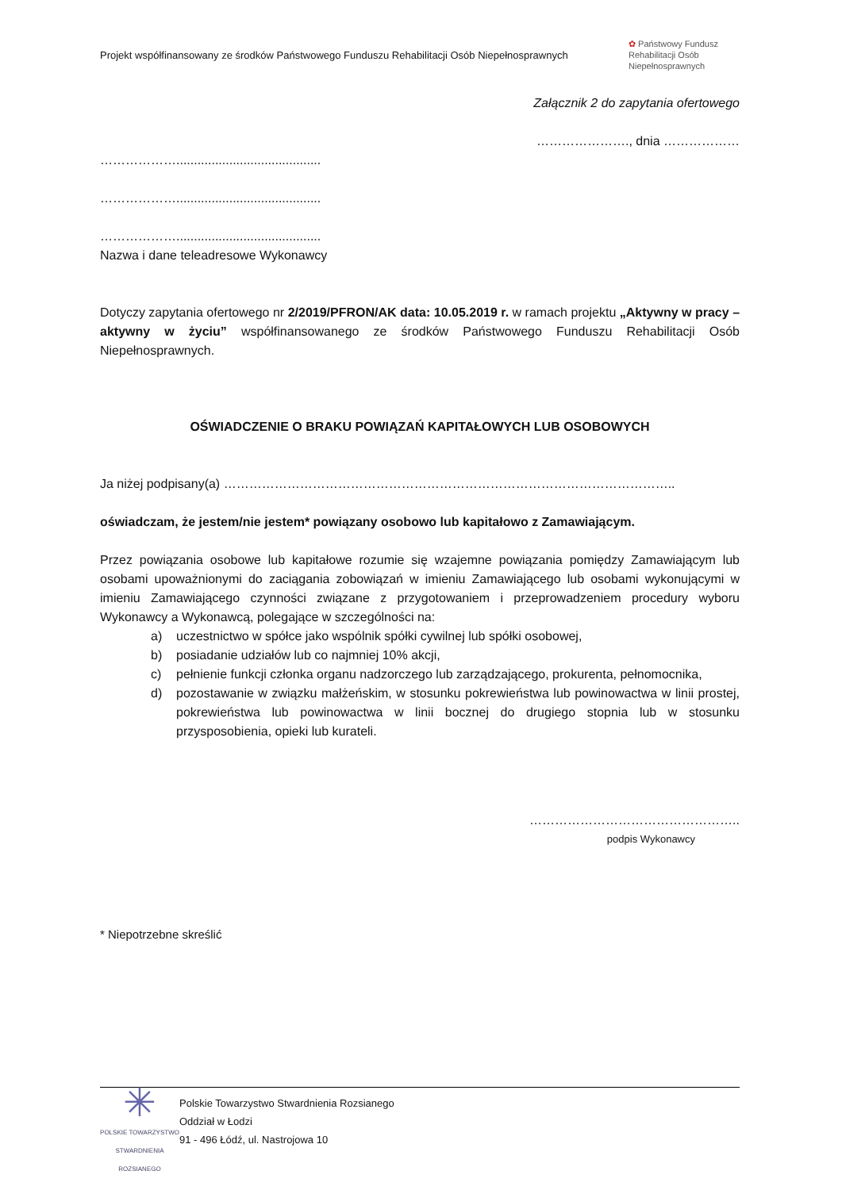Projekt współfinansowany ze środków Państwowego Funduszu Rehabilitacji Osób Niepełnosprawnych
✿ Państwowy Fundusz Rehabilitacji Osób Niepełnosprawnych
Załącznik 2 do zapytania ofertowego
…………………., dnia ………………
……………….........................................
……………….........................................
……………….........................................
Nazwa i dane teleadresowe Wykonawcy
Dotyczy zapytania ofertowego nr 2/2019/PFRON/AK data: 10.05.2019 r. w ramach projektu „Aktywny w pracy – aktywny w życiu” współfinansowanego ze środków Państwowego Funduszu Rehabilitacji Osób Niepełnosprawnych.
OŚWIADCZENIE O BRAKU POWIĄZAŃ KAPITAŁOWYCH LUB OSOBOWYCH
Ja niżej podpisany(a) ……………………………………………………………………………………………..
oświadczam, że jestem/nie jestem* powiązany osobowo lub kapitałowo z Zamawiającym.
Przez powiązania osobowe lub kapitałowe rozumie się wzajemne powiązania pomiędzy Zamawiającym lub osobami upoważnionymi do zaciągania zobowiązań w imieniu Zamawiającego lub osobami wykonującymi w imieniu Zamawiającego czynności związane z przygotowaniem i przeprowadzeniem procedury wyboru Wykonawcy a Wykonawcą, polegające w szczególności na:
a) uczestnictwo w spółce jako wspólnik spółki cywilnej lub spółki osobowej,
b) posiadanie udziałów lub co najmniej 10% akcji,
c) pełnienie funkcji członka organu nadzorczego lub zarządzającego, prokurenta, pełnomocnika,
d) pozostawanie w związku małżeńskim, w stosunku pokrewieństwa lub powinowactwa w linii prostej, pokrewieństwa lub powinowactwa w linii bocznej do drugiego stopnia lub w stosunku przysposobienia, opieki lub kurateli.
…………………………………………..
podpis Wykonawcy
* Niepotrzebne skreślić
✳
POLSKIE TOWARZYSTWO STWARDNIENIA ROZSIANEGO
Polskie Towarzystwo Stwardnienia Rozsianego
Oddział w Łodzi
91 - 496 Łódź, ul. Nastrojowa 10